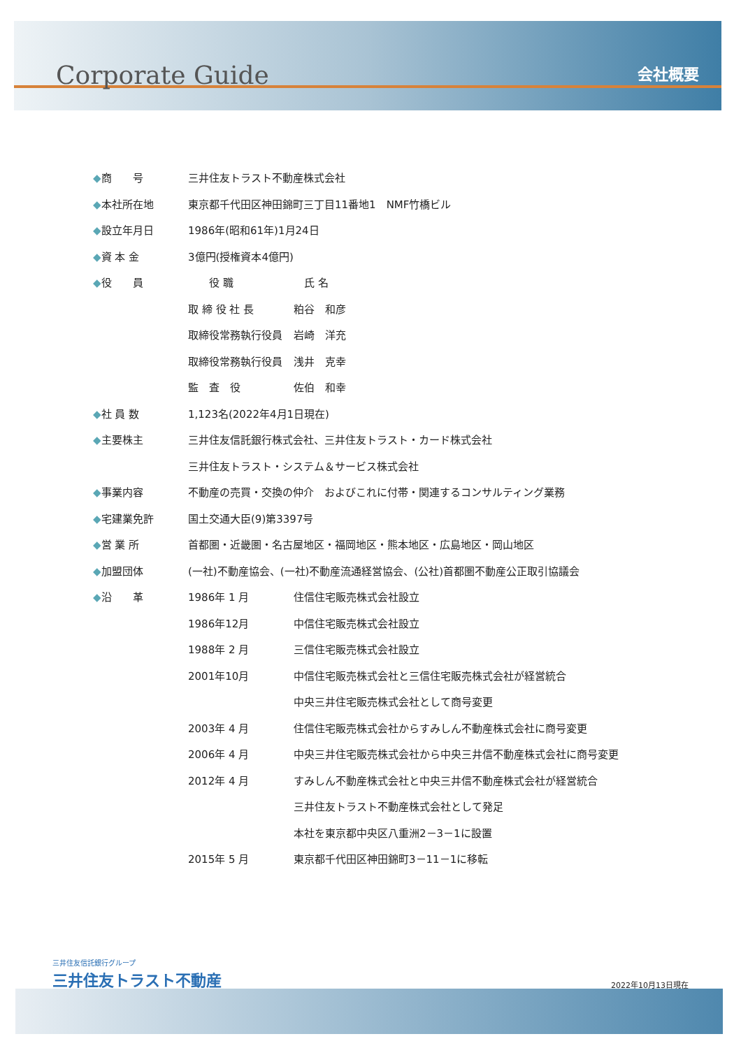Corporate Guide 会社概要
| ◆ 商 号 | 三井住友トラスト不動産株式会社 | |
| ◆ 本社所在地 | 東京都千代田区神田錦町三丁目11番地1 NMF竹橋ビル | |
| ◆ 設立年月日 | 1986年(昭和61年)1月24日 | |
| ◆ 資 本 金 | 3億円(授権資本4億円) | |
| ◆ 役 員 | 役 職 | 氏 名 |
| | 取 締 役 社 長 | 粕谷 和彦 |
| | 取締役常務執行役員 | 岩崎 洋充 |
| | 取締役常務執行役員 | 浅井 克幸 |
| | 監 査 役 | 佐伯 和幸 |
| ◆ 社 員 数 | 1,123名(2022年4月1日現在) | |
| ◆ 主要株主 | 三井住友信託銀行株式会社、三井住友トラスト・カード株式会社 | |
| | 三井住友トラスト・システム＆サービス株式会社 | |
| ◆ 事業内容 | 不動産の売買・交換の仲介 およびこれに付帯・関連するコンサルティング業務 | |
| ◆ 宅建業免許 | 国土交通大臣(9)第3397号 | |
| ◆ 営 業 所 | 首都圏・近畿圏・名古屋地区・福岡地区・熊本地区・広島地区・岡山地区 | |
| ◆ 加盟団体 | (一社)不動産協会、(一社)不動産流通経営協会、(公社)首都圏不動産公正取引協議会 | |
| ◆ 沿 革 | 1986年 1 月 | 住信住宅販売株式会社設立 |
| | 1986年12月 | 中信住宅販売株式会社設立 |
| | 1988年 2 月 | 三信住宅販売株式会社設立 |
| | 2001年10月 | 中信住宅販売株式会社と三信住宅販売株式会社が経営統合 |
| | | 中央三井住宅販売株式会社として商号変更 |
| | 2003年 4 月 | 住信住宅販売株式会社からすみしん不動産株式会社に商号変更 |
| | 2006年 4 月 | 中央三井住宅販売株式会社から中央三井信不動産株式会社に商号変更 |
| | 2012年 4 月 | すみしん不動産株式会社と中央三井信不動産株式会社が経営統合 |
| | | 三井住友トラスト不動産株式会社として発足 |
| | | 本社を東京都中央区八重洲2－3－1に設置 |
| | 2015年 5 月 | 東京都千代田区神田錦町3－11－1に移転 |
三井住友信託銀行グループ
三井住友トラスト不動産
2022年10月13日現在